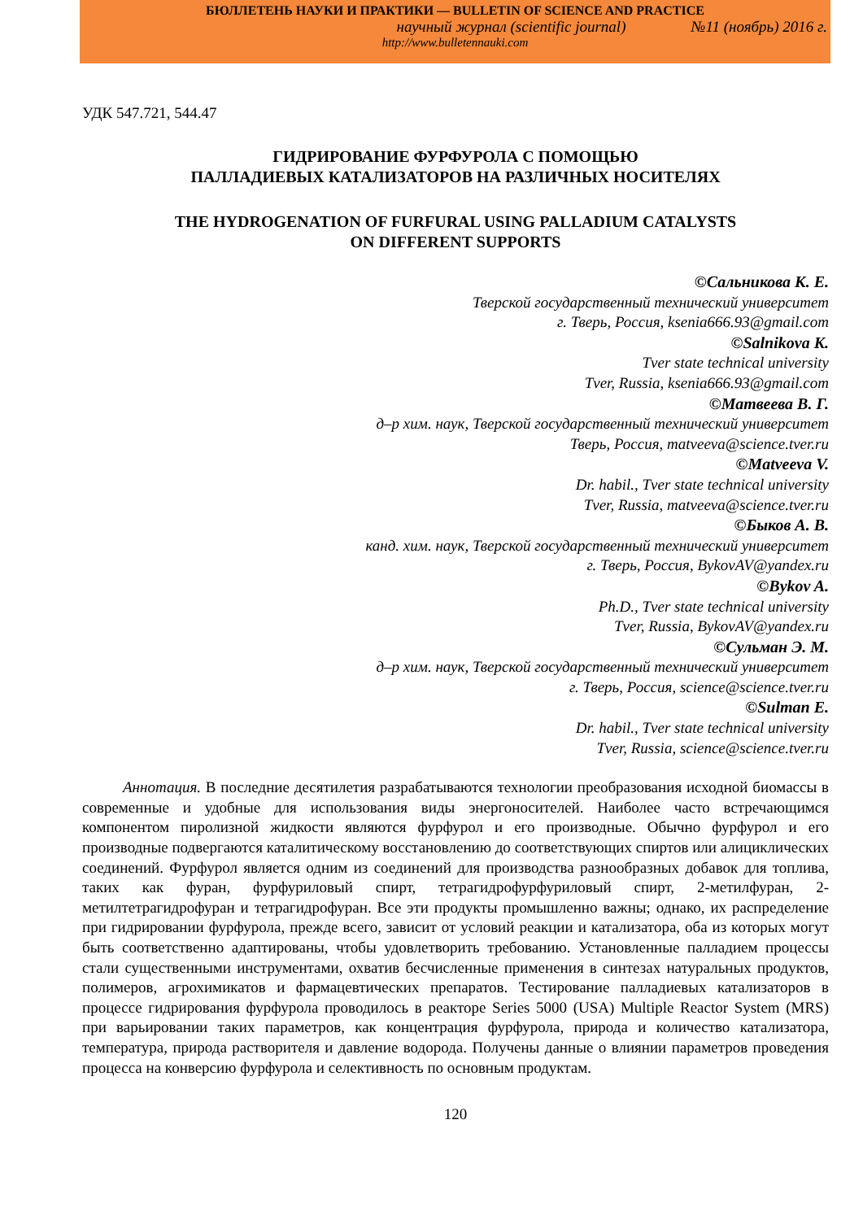БЮЛЛЕТЕНЬ НАУКИ И ПРАКТИКИ — BULLETIN OF SCIENCE AND PRACTICE
научный журнал (scientific journal) №11 (ноябрь) 2016 г.
http://www.bulletennauki.com
УДК 547.721, 544.47
ГИДРИРОВАНИЕ ФУРФУРОЛА С ПОМОЩЬЮ
ПАЛЛАДИЕВЫХ КАТАЛИЗАТОРОВ НА РАЗЛИЧНЫХ НОСИТЕЛЯХ
THE HYDROGENATION OF FURFURAL USING PALLADIUM CATALYSTS
ON DIFFERENT SUPPORTS
©Сальникова К. Е.
Тверской государственный технический университет
г. Тверь, Россия, ksenia666.93@gmail.com
©Salnikova K.
Tver state technical university
Tver, Russia, ksenia666.93@gmail.com
©Матвеева В. Г.
д–р хим. наук, Тверской государственный технический университет
Тверь, Россия, matveeva@science.tver.ru
©Matveeva V.
Dr. habil., Tver state technical university
Tver, Russia, matveeva@science.tver.ru
©Быков А. В.
канд. хим. наук, Тверской государственный технический университет
г. Тверь, Россия, BykovAV@yandex.ru
©Bykov A.
Ph.D., Tver state technical university
Tver, Russia, BykovAV@yandex.ru
©Сульман Э. М.
д–р хим. наук, Тверской государственный технический университет
г. Тверь, Россия, science@science.tver.ru
©Sulman E.
Dr. habil., Tver state technical university
Tver, Russia, science@science.tver.ru
Аннотация. В последние десятилетия разрабатываются технологии преобразования исходной биомассы в современные и удобные для использования виды энергоносителей. Наиболее часто встречающимся компонентом пиролизной жидкости являются фурфурол и его производные. Обычно фурфурол и его производные подвергаются каталитическому восстановлению до соответствующих спиртов или алициклических соединений. Фурфурол является одним из соединений для производства разнообразных добавок для топлива, таких как фуран, фурфуриловый спирт, тетрагидрофурфуриловый спирт, 2-метилфуран, 2-метилтетрагидрофуран и тетрагидрофуран. Все эти продукты промышленно важны; однако, их распределение при гидрировании фурфурола, прежде всего, зависит от условий реакции и катализатора, оба из которых могут быть соответственно адаптированы, чтобы удовлетворить требованию. Установленные палладием процессы стали существенными инструментами, охватив бесчисленные применения в синтезах натуральных продуктов, полимеров, агрохимикатов и фармацевтических препаратов. Тестирование палладиевых катализаторов в процессе гидрирования фурфурола проводилось в реакторе Series 5000 (USA) Multiple Reactor System (MRS) при варьировании таких параметров, как концентрация фурфурола, природа и количество катализатора, температура, природа растворителя и давление водорода. Получены данные о влиянии параметров проведения процесса на конверсию фурфурола и селективность по основным продуктам.
120